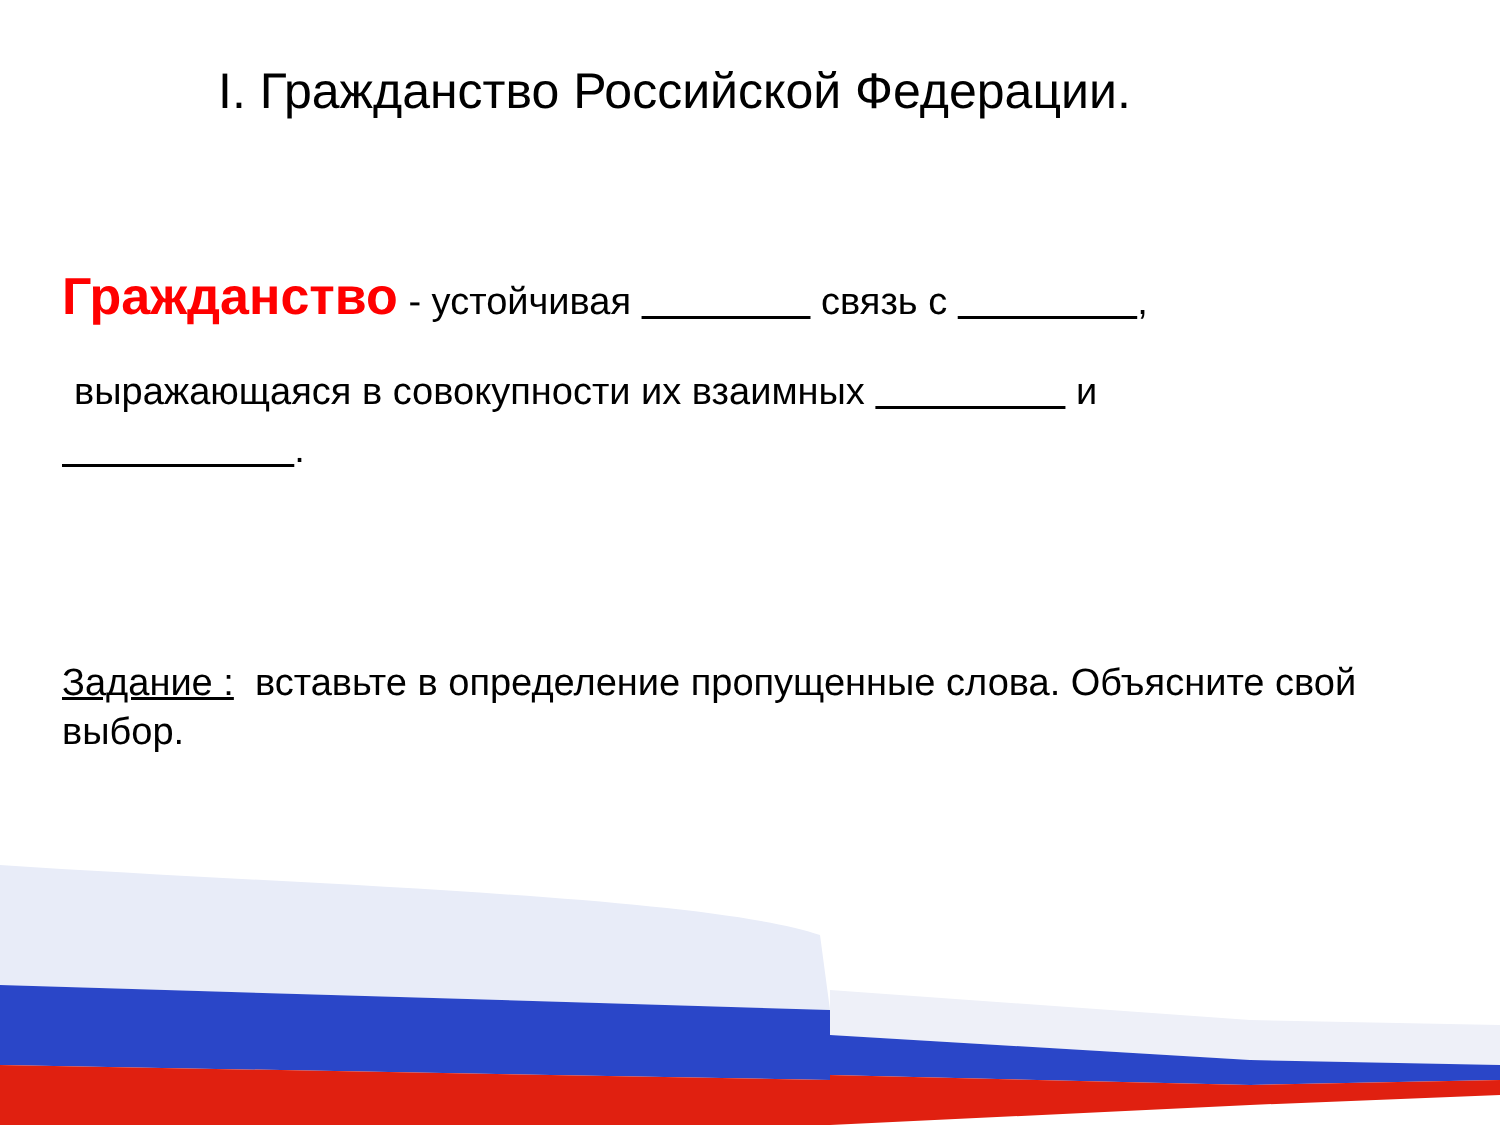I. Гражданство Российской Федерации.
Гражданство - устойчивая связь с ,
выражающаяся в совокупности их взаимных и
.
Задание : вставьте в определение пропущенные слова. Объясните свой выбор.